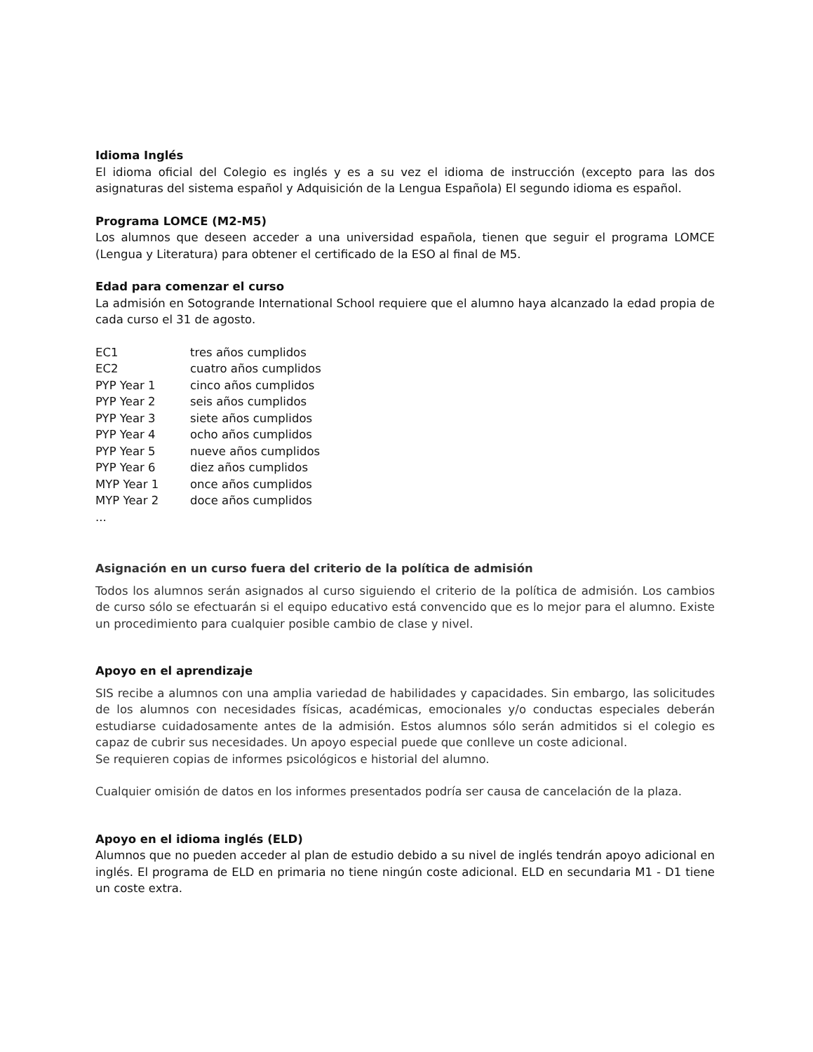Idioma Inglés
El idioma oficial del Colegio es inglés y es a su vez el idioma de instrucción (excepto para las dos asignaturas del sistema español y Adquisición de la Lengua Española) El segundo idioma es español.
Programa LOMCE (M2-M5)
Los alumnos que deseen acceder a una universidad española, tienen que seguir el programa LOMCE (Lengua y Literatura) para obtener el certificado de la ESO al final de M5.
Edad para comenzar el curso
La admisión en Sotogrande International School requiere que el alumno haya alcanzado la edad propia de cada curso el 31 de agosto.
| EC1 | tres años cumplidos |
| EC2 | cuatro años cumplidos |
| PYP Year 1 | cinco años cumplidos |
| PYP Year 2 | seis años cumplidos |
| PYP Year 3 | siete años cumplidos |
| PYP Year 4 | ocho años cumplidos |
| PYP Year 5 | nueve años cumplidos |
| PYP Year 6 | diez años cumplidos |
| MYP Year 1 | once años cumplidos |
| MYP Year 2 | doce años cumplidos |
| ... | |
Asignación en un curso fuera del criterio de la política de admisión
Todos los alumnos serán asignados al curso siguiendo el criterio de la política de admisión. Los cambios de curso sólo se efectuarán si el equipo educativo está convencido que es lo mejor para el alumno. Existe un procedimiento para cualquier posible cambio de clase y nivel.
Apoyo en el aprendizaje
SIS recibe a alumnos con una amplia variedad de habilidades y capacidades. Sin embargo, las solicitudes de los alumnos con necesidades físicas, académicas, emocionales y/o conductas especiales deberán estudiarse cuidadosamente antes de la admisión. Estos alumnos sólo serán admitidos si el colegio es capaz de cubrir sus necesidades. Un apoyo especial puede que conlleve un coste adicional.
Se requieren copias de informes psicológicos e historial del alumno.
Cualquier omisión de datos en los informes presentados podría ser causa de cancelación de la plaza.
Apoyo en el idioma inglés (ELD)
Alumnos que no pueden acceder al plan de estudio debido a su nivel de inglés tendrán apoyo adicional en inglés. El programa de ELD en primaria no tiene ningún coste adicional. ELD en secundaria M1 - D1 tiene un coste extra.